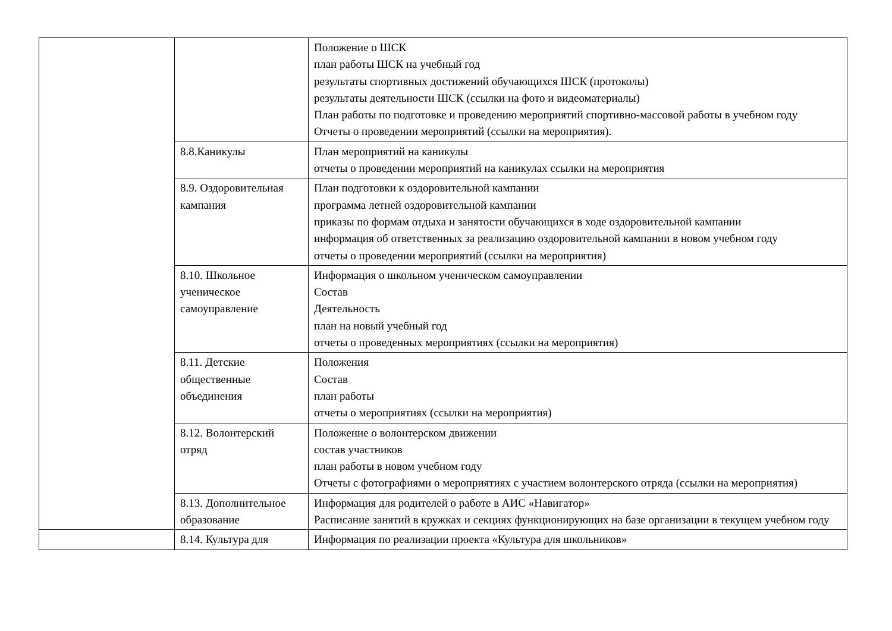| | | Положение о ШСК план работы ШСК на учебный год результаты спортивных достижений обучающихся ШСК (протоколы) результаты деятельности ШСК (ссылки на фото и видеоматериалы) План работы по подготовке и проведению мероприятий спортивно-массовой работы в учебном году Отчеты о проведении мероприятий (ссылки на мероприятия). |
| | 8.8.Каникулы | План мероприятий на каникулы отчеты о проведении мероприятий на каникулах ссылки на мероприятия |
| | 8.9. Оздоровительная кампания | План подготовки к оздоровительной кампании программа летней оздоровительной кампании приказы по формам отдыха и занятости обучающихся в ходе оздоровительной кампании информация об ответственных за реализацию оздоровительной кампании в новом учебном году отчеты о проведении мероприятий (ссылки на мероприятия) |
| | 8.10. Школьное ученическое самоуправление | Информация о школьном ученическом самоуправлении Состав Деятельность план на новый учебный год отчеты о проведенных мероприятиях (ссылки на мероприятия) |
| | 8.11. Детские общественные объединения | Положения Состав план работы отчеты о мероприятиях (ссылки на мероприятия) |
| | 8.12. Волонтерский отряд | Положение о волонтерском движении состав участников план работы в новом учебном году Отчеты с фотографиями о мероприятиях с участием волонтерского отряда (ссылки на мероприятия) |
| | 8.13. Дополнительное образование | Информация для родителей о работе в АИС «Навигатор» Расписание занятий в кружках и секциях функционирующих на базе организации в текущем учебном году |
| | 8.14. Культура для | Информация по реализации проекта «Культура для школьников» |